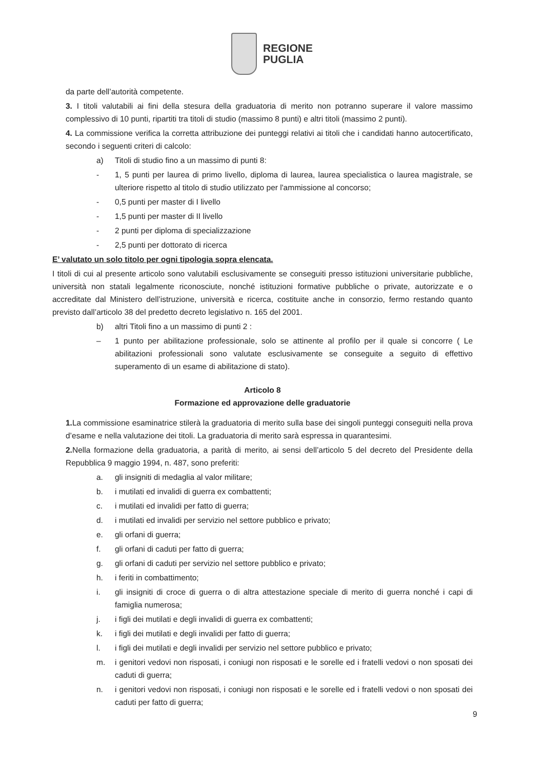REGIONE
PUGLIA
da parte dell’autorità competente.
3. I titoli valutabili ai fini della stesura della graduatoria di merito non potranno superare il valore massimo complessivo di 10 punti, ripartiti tra titoli di studio (massimo 8 punti) e altri titoli (massimo 2 punti).
4. La commissione verifica la corretta attribuzione dei punteggi relativi ai titoli che i candidati hanno autocertificato, secondo i seguenti criteri di calcolo:
a) Titoli di studio fino a un massimo di punti 8:
- 1, 5 punti per laurea di primo livello, diploma di laurea, laurea specialistica o laurea magistrale, se ulteriore rispetto al titolo di studio utilizzato per l'ammissione al concorso;
- 0,5 punti per master di I livello
- 1,5 punti per master di II livello
- 2 punti per diploma di specializzazione
- 2,5 punti per dottorato di ricerca
E’ valutato un solo titolo per ogni tipologia sopra elencata.
I titoli di cui al presente articolo sono valutabili esclusivamente se conseguiti presso istituzioni universitarie pubbliche, università non statali legalmente riconosciute, nonché istituzioni formative pubbliche o private, autorizzate e o accreditate dal Ministero dell’istruzione, università e ricerca, costituite anche in consorzio, fermo restando quanto previsto dall’articolo 38 del predetto decreto legislativo n. 165 del 2001.
b) altri Titoli fino a un massimo di punti 2 :
– 1 punto per abilitazione professionale, solo se attinente al profilo per il quale si concorre ( Le abilitazioni professionali sono valutate esclusivamente se conseguite a seguito di effettivo superamento di un esame di abilitazione di stato).
Articolo 8
Formazione ed approvazione delle graduatorie
1. La commissione esaminatrice stilerà la graduatoria di merito sulla base dei singoli punteggi conseguiti nella prova d’esame e nella valutazione dei titoli. La graduatoria di merito sarà espressa in quarantesimi.
2. Nella formazione della graduatoria, a parità di merito, ai sensi dell’articolo 5 del decreto del Presidente della Repubblica 9 maggio 1994, n. 487, sono preferiti:
a. gli insigniti di medaglia al valor militare;
b. i mutilati ed invalidi di guerra ex combattenti;
c. i mutilati ed invalidi per fatto di guerra;
d. i mutilati ed invalidi per servizio nel settore pubblico e privato;
e. gli orfani di guerra;
f. gli orfani di caduti per fatto di guerra;
g. gli orfani di caduti per servizio nel settore pubblico e privato;
h. i feriti in combattimento;
i. gli insigniti di croce di guerra o di altra attestazione speciale di merito di guerra nonché i capi di famiglia numerosa;
j. i figli dei mutilati e degli invalidi di guerra ex combattenti;
k. i figli dei mutilati e degli invalidi per fatto di guerra;
l. i figli dei mutilati e degli invalidi per servizio nel settore pubblico e privato;
m. i genitori vedovi non risposati, i coniugi non risposati e le sorelle ed i fratelli vedovi o non sposati dei caduti di guerra;
n. i genitori vedovi non risposati, i coniugi non risposati e le sorelle ed i fratelli vedovi o non sposati dei caduti per fatto di guerra;
9